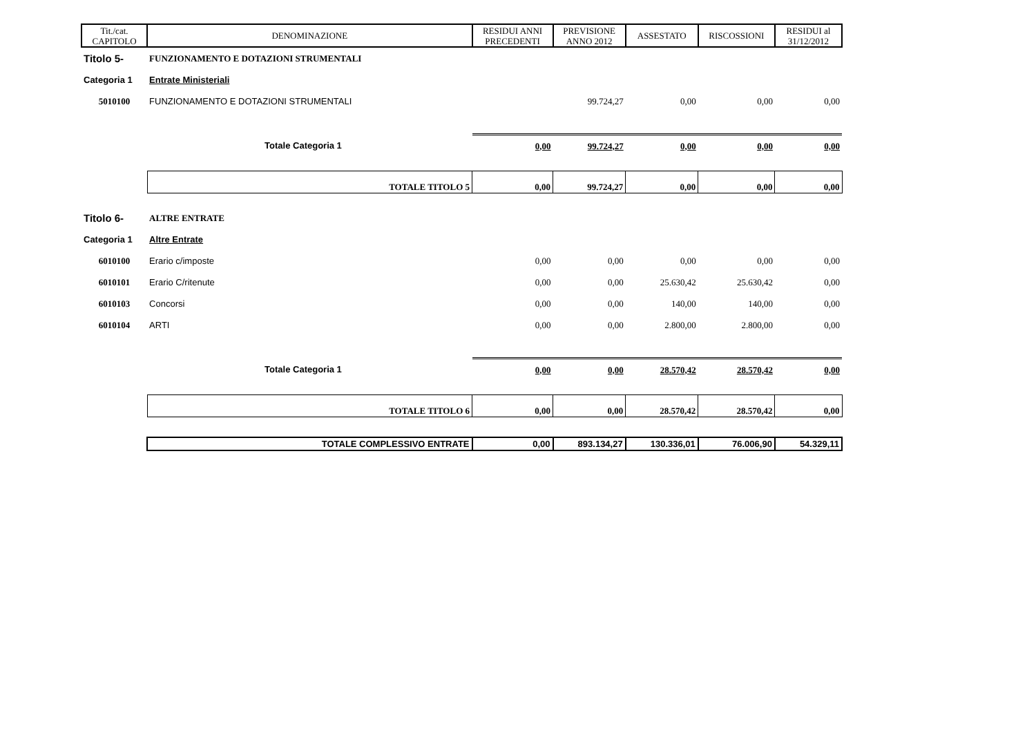| Tit./cat. CAPITOLO | DENOMINAZIONE | RESIDUI ANNI PRECEDENTI | PREVISIONE ANNO 2012 | ASSESTATO | RISCOSSIONI | RESIDUI al 31/12/2012 |
| --- | --- | --- | --- | --- | --- | --- |
| Titolo 5- | FUNZIONAMENTO E DOTAZIONI STRUMENTALI | | | | | |
| Categoria 1 | Entrate Ministeriali | | | | | |
| 5010100 | FUNZIONAMENTO E DOTAZIONI STRUMENTALI | | 99.724,27 | 0,00 | 0,00 | 0,00 |
| | Totale Categoria 1 | 0,00 | 99.724,27 | 0,00 | 0,00 | 0,00 |
| | TOTALE TITOLO 5 | 0,00 | 99.724,27 | 0,00 | 0,00 | 0,00 |
| Titolo 6- | ALTRE ENTRATE | | | | | |
| Categoria 1 | Altre Entrate | | | | | |
| 6010100 | Erario c/imposte | 0,00 | 0,00 | 0,00 | 0,00 | 0,00 |
| 6010101 | Erario C/ritenute | 0,00 | 0,00 | 25.630,42 | 25.630,42 | 0,00 |
| 6010103 | Concorsi | 0,00 | 0,00 | 140,00 | 140,00 | 0,00 |
| 6010104 | ARTI | 0,00 | 0,00 | 2.800,00 | 2.800,00 | 0,00 |
| | Totale Categoria 1 | 0,00 | 0,00 | 28.570,42 | 28.570,42 | 0,00 |
| | TOTALE TITOLO 6 | 0,00 | 0,00 | 28.570,42 | 28.570,42 | 0,00 |
| | TOTALE COMPLESSIVO ENTRATE | 0,00 | 893.134,27 | 130.336,01 | 76.006,90 | 54.329,11 |